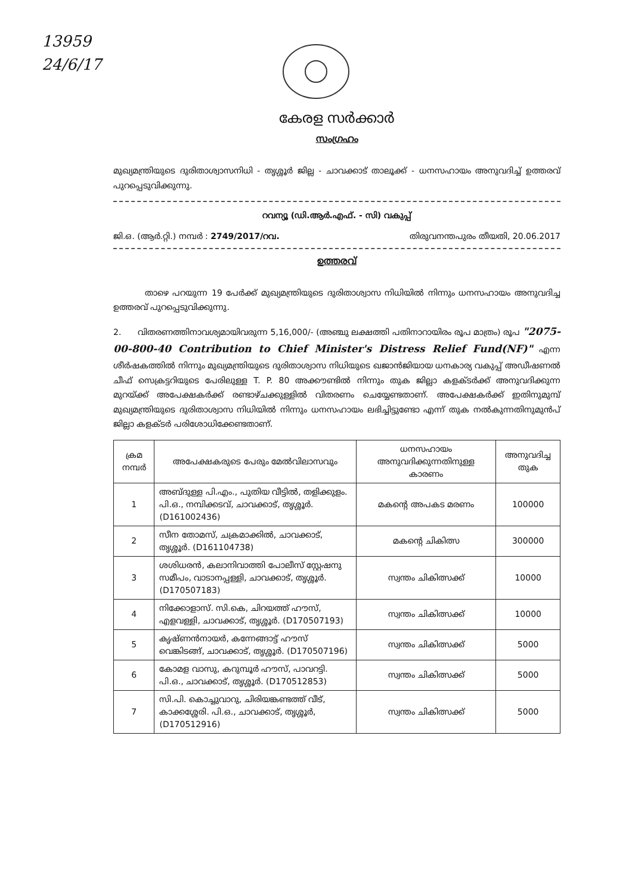13959
24/6/17
കേരള സർക്കാർ
സംഗ്രഹം
മുഖ്യമന്ത്രിയുടെ ദുരിതാശ്വാസനിധി - തൃശ്ശൂർ ജില്ല - ചാവക്കാട് താലൂക്ക് - ധനസഹായം അനുവദിച്ച് ഉത്തരവ് പുറപ്പെടുവിക്കുന്നു.
റവന്യൂ (ഡി.ആർ.എഫ്. - സി) വകുപ്പ്
ജി.ഒ. (ആർ.റ്റി.) നമ്പർ : 2749/2017/റവ. തിരുവനന്തപുരം തീയതി, 20.06.2017
ഉത്തരവ്
താഴെ പറയുന്ന 19 പേർക്ക് മുഖ്യമന്ത്രിയുടെ ദുരിതാശ്വാസ നിധിയിൽ നിന്നും ധനസഹായം അനുവദിച്ച ഉത്തരവ് പുറപ്പെടുവിക്കുന്നു.
2. വിതരണത്തിനാവശ്യമായിവരുന്ന 5,16,000/- (അഞ്ചു ലക്ഷത്തി പതിനാറായിരം രൂപ മാത്രം) രൂപ "2075-00-800-40 Contribution to Chief Minister's Distress Relief Fund(NF)" എന്ന ശീർഷകത്തിൽ നിന്നും മുഖ്യമന്ത്രിയുടെ ദുരിതാശ്വാസ നിധിയുടെ ഖജാൻജിയായ ധനകാര്യ വകുപ്പ് അഡീഷണൽ ചീഫ് സെക്രട്ടറിയുടെ പേരിലുള്ള T. P. 80 അക്കൗണ്ടിൽ നിന്നും തുക ജില്ലാ കളക്ടർക്ക് അനുവദിക്കുന്ന മുറയ്ക്ക് അപേക്ഷകർക്ക് രണ്ടാഴ്ചക്കുള്ളിൽ വിതരണം ചെയ്യേണ്ടതാണ്. അപേക്ഷകർക്ക് ഇതിനുമുമ്പ് മുഖ്യമന്ത്രിയുടെ ദുരിതാശ്വാസ നിധിയിൽ നിന്നും ധനസഹായം ലഭിച്ചിട്ടുണ്ടോ എന്ന് തുക നൽകുന്നതിനുമുൻപ് ജില്ലാ കളക്ടർ പരിശോധിക്കേണ്ടതാണ്.
| ക്രമ നമ്പർ | അപേക്ഷകരുടെ പേരും മേൽവിലാസവും | ധനസഹായം അനുവദിക്കുന്നതിനുള്ള കാരണം | അനുവദിച്ച തുക |
| --- | --- | --- | --- |
| 1 | അബ്ദുള്ള പി.എം., പുതിയ വീട്ടിൽ, തളിക്കുളം. പി.ഒ., നമ്പിക്കടവ്, ചാവക്കാട്, തൃശ്ശൂർ. (D161002436) | മകന്റെ അപകട മരണം | 100000 |
| 2 | സീന തോമസ്, ചക്രമാക്കിൽ, ചാവക്കാട്, തൃശ്ശൂർ. (D161104738) | മകന്റെ ചികിത്സ | 300000 |
| 3 | ശശിധരൻ, കലാനിവാത്തി പോലീസ് സ്റ്റേഷനു സമീപം, വാടാനപ്പള്ളി, ചാവക്കാട്, തൃശ്ശൂർ. (D170507183) | സ്വന്തം ചികിത്സക്ക് | 10000 |
| 4 | നിക്കോളാസ്. സി.കെ, ചിറയത്ത് ഹൗസ്, എളവള്ളി, ചാവക്കാട്, തൃശ്ശൂർ. (D170507193) | സ്വന്തം ചികിത്സക്ക് | 10000 |
| 5 | കൃഷ്ണൻനായർ, കന്നേങ്ങാട്ട് ഹൗസ് വെങ്കിടങ്ങ്, ചാവക്കാട്, തൃശ്ശൂർ. (D170507196) | സ്വന്തം ചികിത്സക്ക് | 5000 |
| 6 | കോമള വാസു, കറുമ്പൂർ ഹൗസ്, പാവറട്ടി. പി.ഒ., ചാവക്കാട്, തൃശ്ശൂർ. (D170512853) | സ്വന്തം ചികിത്സക്ക് | 5000 |
| 7 | സി.പി. കൊച്ചുവാറു, ചിരിയങ്കണ്ടത്ത് വീട്, കാക്കശ്ശേരി. പി.ഒ., ചാവക്കാട്, തൃശ്ശൂർ, (D170512916) | സ്വന്തം ചികിത്സക്ക് | 5000 |